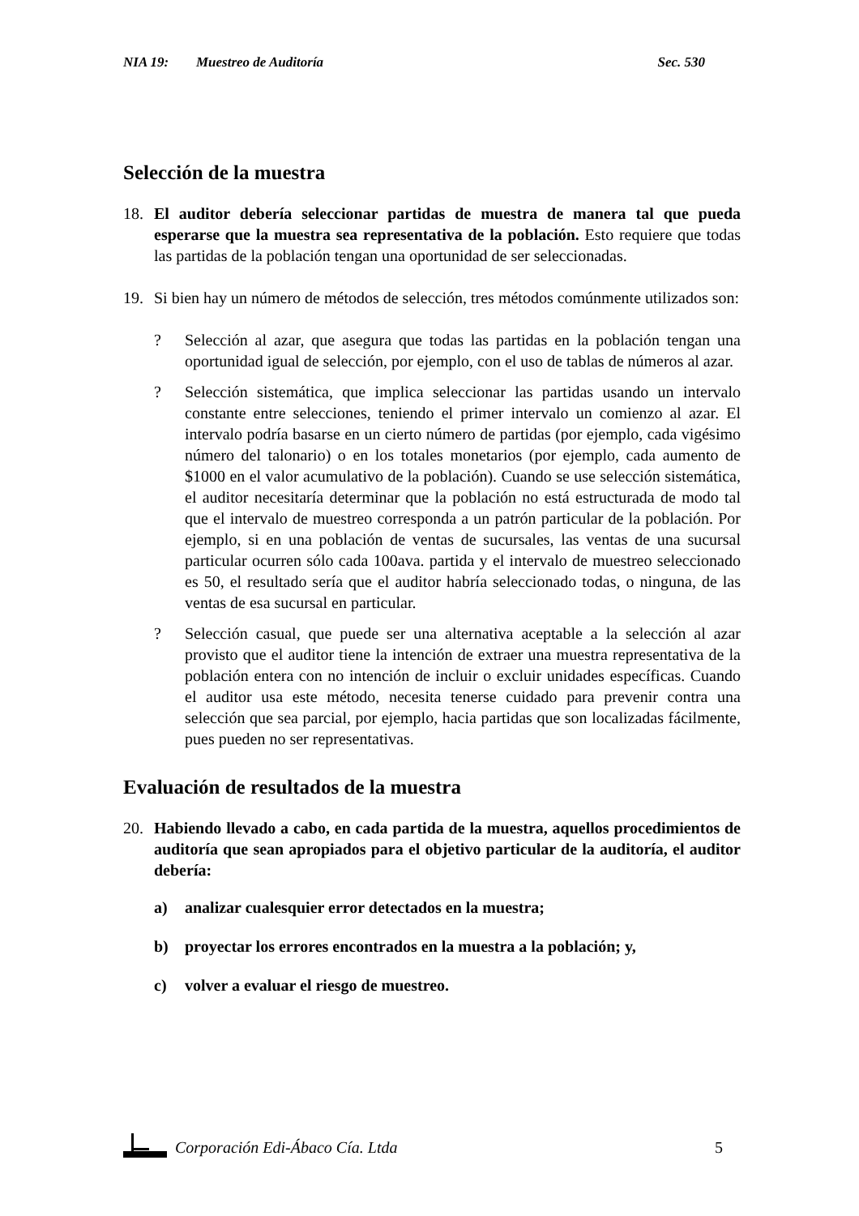NIA 19: Muestreo de Auditoría Sec. 530
Selección de la muestra
18. El auditor debería seleccionar partidas de muestra de manera tal que pueda esperarse que la muestra sea representativa de la población. Esto requiere que todas las partidas de la población tengan una oportunidad de ser seleccionadas.
19. Si bien hay un número de métodos de selección, tres métodos comúnmente utilizados son:
? Selección al azar, que asegura que todas las partidas en la población tengan una oportunidad igual de selección, por ejemplo, con el uso de tablas de números al azar.
? Selección sistemática, que implica seleccionar las partidas usando un intervalo constante entre selecciones, teniendo el primer intervalo un comienzo al azar. El intervalo podría basarse en un cierto número de partidas (por ejemplo, cada vigésimo número del talonario) o en los totales monetarios (por ejemplo, cada aumento de $1000 en el valor acumulativo de la población). Cuando se use selección sistemática, el auditor necesitaría determinar que la población no está estructurada de modo tal que el intervalo de muestreo corresponda a un patrón particular de la población. Por ejemplo, si en una población de ventas de sucursales, las ventas de una sucursal particular ocurren sólo cada 100ava. partida y el intervalo de muestreo seleccionado es 50, el resultado sería que el auditor habría seleccionado todas, o ninguna, de las ventas de esa sucursal en particular.
? Selección casual, que puede ser una alternativa aceptable a la selección al azar provisto que el auditor tiene la intención de extraer una muestra representativa de la población entera con no intención de incluir o excluir unidades específicas. Cuando el auditor usa este método, necesita tenerse cuidado para prevenir contra una selección que sea parcial, por ejemplo, hacia partidas que son localizadas fácilmente, pues pueden no ser representativas.
Evaluación de resultados de la muestra
20. Habiendo llevado a cabo, en cada partida de la muestra, aquellos procedimientos de auditoría que sean apropiados para el objetivo particular de la auditoría, el auditor debería:
a) analizar cualesquier error detectados en la muestra;
b) proyectar los errores encontrados en la muestra a la población; y,
c) volver a evaluar el riesgo de muestreo.
Corporación Edi-Ábaco Cía. Ltda 5